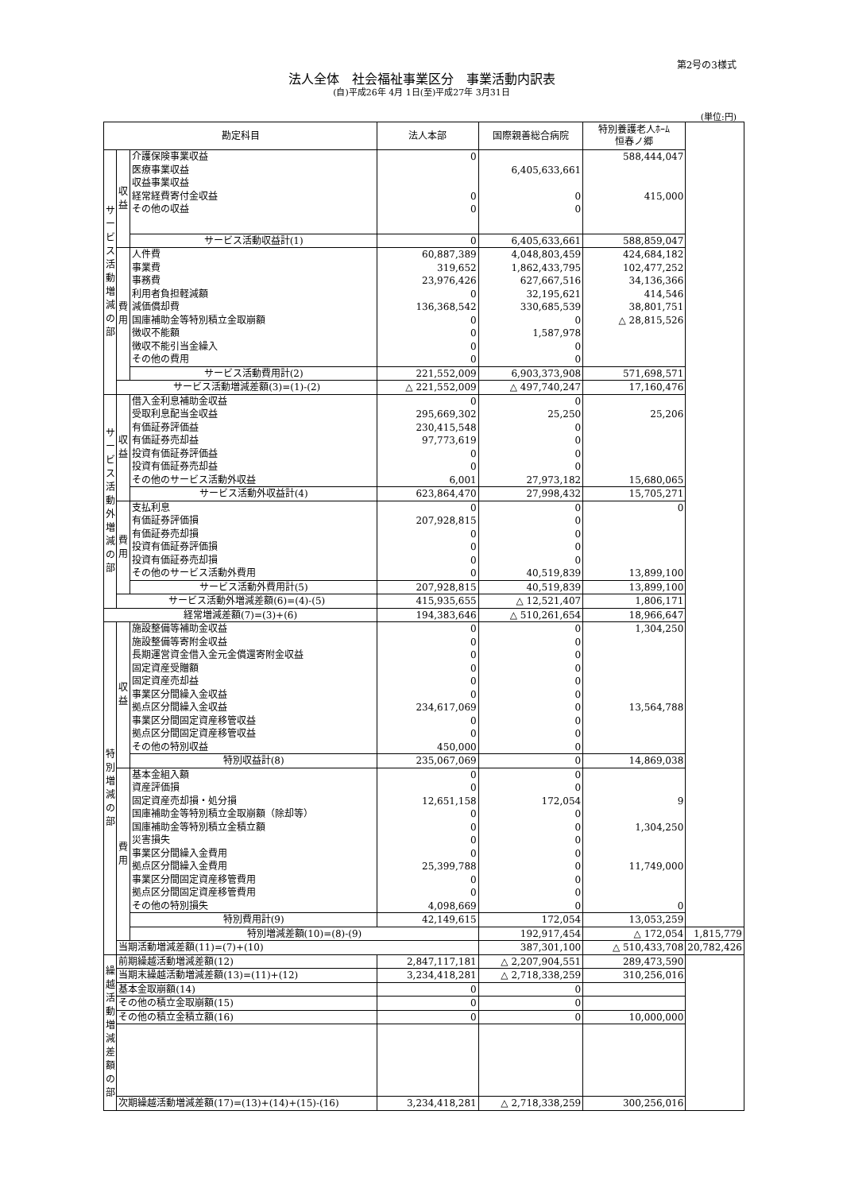第2号の3様式
法人全体　社会福祉事業区分　事業活動内訳表
(自)平成26年 4月 1日(至)平成27年 3月31日
(単位:円)
| 勘定科目 | | | 法人本部 | 国際親善総合病院 | 特別養護老人ﾎｰﾑ 恒春ノ郷 | |
| --- | --- | --- | --- | --- | --- | --- |
| サ ー ビ ス 活 動 増 減 の 部 | 収 益 | 介護保険事業収益 | 0 | | 588,444,047 | |
| | | 医療事業収益 | | 6,405,633,661 | | |
| | | 収益事業収益 | | | | |
| | | 経常経費寄付金収益 | 0 | 0 | 415,000 | |
| | | その他の収益 | 0 | 0 | | |
| | | サービス活動収益計(1) | 0 | 6,405,633,661 | 588,859,047 | |
| | 費 用 | 人件費 | 60,887,389 | 4,048,803,459 | 424,684,182 | |
| | | 事業費 | 319,652 | 1,862,433,795 | 102,477,252 | |
| | | 事務費 | 23,976,426 | 627,667,516 | 34,136,366 | |
| | | 利用者負担軽減額 | 0 | 32,195,621 | 414,546 | |
| | | 減価償却費 | 136,368,542 | 330,685,539 | 38,801,751 | |
| | | 国庫補助金等特別積立金取崩額 | 0 | 0 | △ 28,815,526 | |
| | | 徴収不能額 | 0 | 1,587,978 | | |
| | | 徴収不能引当金繰入 | 0 | 0 | | |
| | | その他の費用 | 0 | 0 | | |
| | | サービス活動費用計(2) | 221,552,009 | 6,903,373,908 | 571,698,571 | |
| | サービス活動増減差額(3)=(1)-(2) | | △ 221,552,009 | △ 497,740,247 | 17,160,476 | |
| サ ー ビ ス 活 動 外 増 減 の 部 | 収 益 | 借入金利息補助金収益 | 0 | 0 | | |
| | | 受取利息配当金収益 | 295,669,302 | 25,250 | 25,206 | |
| | | 有価証券評価益 | 230,415,548 | 0 | | |
| | | 有価証券売却益 | 97,773,619 | 0 | | |
| | | 投資有価証券評価益 | 0 | 0 | | |
| | | 投資有価証券売却益 | 0 | 0 | | |
| | | その他のサービス活動外収益 | 6,001 | 27,973,182 | 15,680,065 | |
| | | サービス活動外収益計(4) | 623,864,470 | 27,998,432 | 15,705,271 | |
| | 費 用 | 支払利息 | 0 | 0 | 0 | |
| | | 有価証券評価損 | 207,928,815 | 0 | | |
| | | 有価証券売却損 | 0 | 0 | | |
| | | 投資有価証券評価損 | 0 | 0 | | |
| | | 投資有価証券売却損 | 0 | 0 | | |
| | | その他のサービス活動外費用 | 0 | 40,519,839 | 13,899,100 | |
| | | サービス活動外費用計(5) | 207,928,815 | 40,519,839 | 13,899,100 | |
| | サービス活動外増減差額(6)=(4)-(5) | | 415,935,655 | △ 12,521,407 | 1,806,171 | |
| 経常増減差額(7)=(3)+(6) | | | 194,383,646 | △ 510,261,654 | 18,966,647 | |
| 特 別 増 減 の 部 | 収 益 | 施設整備等補助金収益 | 0 | 0 | 1,304,250 | |
| | | 施設整備等寄附金収益 | 0 | 0 | | |
| | | 長期運営資金借入金元金償還寄附金収益 | 0 | 0 | | |
| | | 固定資産受贈額 | 0 | 0 | | |
| | | 固定資産売却益 | 0 | 0 | | |
| | | 事業区分間繰入金収益 | 0 | 0 | | |
| | | 拠点区分間繰入金収益 | 234,617,069 | 0 | 13,564,788 | |
| | | 事業区分間固定資産移管収益 | 0 | 0 | | |
| | | 拠点区分間固定資産移管収益 | 0 | 0 | | |
| | | その他の特別収益 | 450,000 | 0 | | |
| | | 特別収益計(8) | 235,067,069 | 0 | 14,869,038 | |
| | 費 用 | 基本金組入額 | 0 | 0 | | |
| | | 資産評価損 | 0 | 0 | | |
| | | 固定資産売却損・処分損 | 12,651,158 | 172,054 | 9 | |
| | | 国庫補助金等特別積立金取崩額（除却等） | 0 | 0 | | |
| | | 国庫補助金等特別積立金積立額 | 0 | 0 | 1,304,250 | |
| | | 災害損失 | 0 | 0 | | |
| | | 事業区分間繰入金費用 | 0 | 0 | | |
| | | 拠点区分間繰入金費用 | 25,399,788 | 0 | 11,749,000 | |
| | | 事業区分間固定資産移管費用 | 0 | 0 | | |
| | | 拠点区分間固定資産移管費用 | 0 | 0 | | |
| | | その他の特別損失 | 4,098,669 | 0 | 0 | |
| | | 特別費用計(9) | 42,149,615 | 172,054 | 13,053,259 | |
| | | 特別増減差額(10)=(8)-(9) | | 192,917,454 | △ 172,054 | 1,815,779 |
| | 当期活動増減差額(11)=(7)+(10) | | | 387,301,100 | △ 510,433,708 | 20,782,426 |
| 繰 越 活 動 増 減 差 額 の 部 | 前期繰越活動増減差額(12) | | 2,847,117,181 | △ 2,207,904,551 | 289,473,590 | |
| | 当期末繰越活動増減差額(13)=(11)+(12) | | 3,234,418,281 | △ 2,718,338,259 | 310,256,016 | |
| | 基本金取崩額(14) | | 0 | 0 | | |
| | その他の積立金取崩額(15) | | 0 | 0 | | |
| | その他の積立金積立額(16) | | 0 | 0 | 10,000,000 | |
| | 次期繰越活動増減差額(17)=(13)+(14)+(15)-(16) | | 3,234,418,281 | △ 2,718,338,259 | 300,256,016 | |